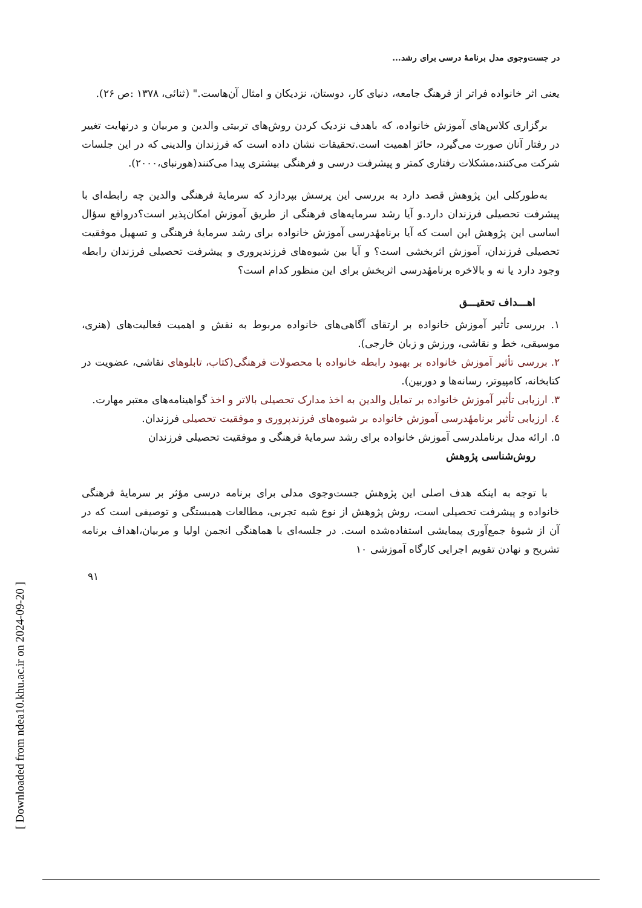در جست‌وجوی مدل برنامهٔ درسی برای رشد...
یعنی اثر خانواده فراتر از فرهنگ جامعه، دنیای کار، دوستان، نزدیکان و امثال آن‌هاست." (ثنائی، ۱۳۷۸ :ص ۲۶).
برگزاری کلاس‌های آموزش خانواده، که باهدف نزدیک کردن روش‌های تربیتی والدین و مربیان و درنهایت تغییر در رفتار آنان صورت می‌گیرد، حائز اهمیت است.تحقیقات نشان داده است که فرزندان والدینی که در این جلسات شرکت می‌کنند،مشکلات رفتاری کمتر و پیشرفت درسی و فرهنگی بیشتری پیدا می‌کنند(هورنبای،۲۰۰۰).
به‌طورکلی این پژوهش قصد دارد به بررسی این پرسش بپردازد که سرمایهٔ فرهنگی والدین چه رابطه‌ای با پیشرفت تحصیلی فرزندان دارد.و آیا رشد سرمایه‌های فرهنگی از طریق آموزش امکان‌پذیر است؟درواقع سؤال اساسی این پژوهش این است که آیا برنامهٔدرسی آموزش خانواده برای رشد سرمایهٔ فرهنگی و تسهیل موفقیت تحصیلی فرزندان، آموزش اثربخشی است؟ و آیا بین شیوه‌های فرزندپروری و پیشرفت تحصیلی فرزندان رابطه وجود دارد یا نه و بالاخره برنامهٔدرسی اثربخش برای این منظور کدام است؟
اهـــداف تحقیـــق
۱. بررسی تأثیر آموزش خانواده بر ارتقای آگاهی‌های خانواده مربوط به نقش و اهمیت فعالیت‌های (هنری، موسیقی، خط و نقاشی، ورزش و زبان خارجی).
۲. بررسی تأثیر آموزش خانواده بر بهبود رابطه خانواده با محصولات فرهنگی(کتاب، تابلوهای نقاشی، عضویت در کتابخانه، کامپیوتر، رسانه‌ها و دوربین).
۳. ارزیابی تأثیر آموزش خانواده بر تمایل والدین به اخذ مدارک تحصیلی بالاتر و اخذ گواهینامه‌های معتبر مهارت.
٤. ارزیابی تأثیر برنامهٔدرسی آموزش خانواده بر شیوه‌های فرزندپروری و موفقیت تحصیلی فرزندان.
۵. ارائه مدل برناملدرسی آموزش خانواده برای رشد سرمایهٔ فرهنگی و موفقیت تحصیلی فرزندان
روش‌شناسی پژوهش
با توجه به اینکه هدف اصلی این پژوهش جست‌وجوی مدلی برای برنامه درسی مؤثر بر سرمایهٔ فرهنگی خانواده و پیشرفت تحصیلی است، روش پژوهش از نوع شبه تجربی، مطالعات همبستگی و توصیفی است که در آن از شیوهٔ جمع‌آوری پیمایشی استفاده‌شده است. در جلسه‌ای با هماهنگی انجمن اولیا و مربیان،اهداف برنامه تشریح و نهادن تقویم اجرایی کارگاه آموزشی ۱۰
۹۱
[ Downloaded from ndea10.khu.ac.ir on 2024-09-20 ]